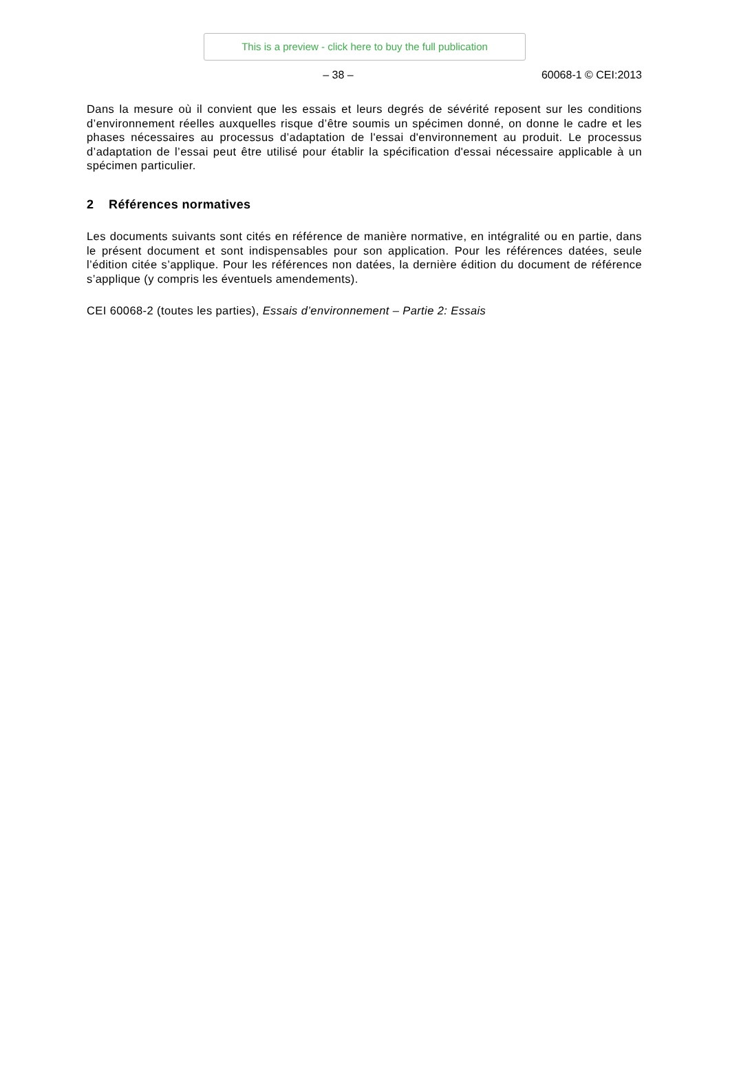This is a preview - click here to buy the full publication
– 38 – 60068-1 © CEI:2013
Dans la mesure où il convient que les essais et leurs degrés de sévérité reposent sur les conditions d’environnement réelles auxquelles risque d’être soumis un spécimen donné, on donne le cadre et les phases nécessaires au processus d’adaptation de l'essai d'environnement au produit. Le processus d’adaptation de l’essai peut être utilisé pour établir la spécification d'essai nécessaire applicable à un spécimen particulier.
2 Références normatives
Les documents suivants sont cités en référence de manière normative, en intégralité ou en partie, dans le présent document et sont indispensables pour son application. Pour les références datées, seule l’édition citée s’applique. Pour les références non datées, la dernière édition du document de référence s’applique (y compris les éventuels amendements).
CEI 60068-2 (toutes les parties), Essais d’environnement – Partie 2: Essais